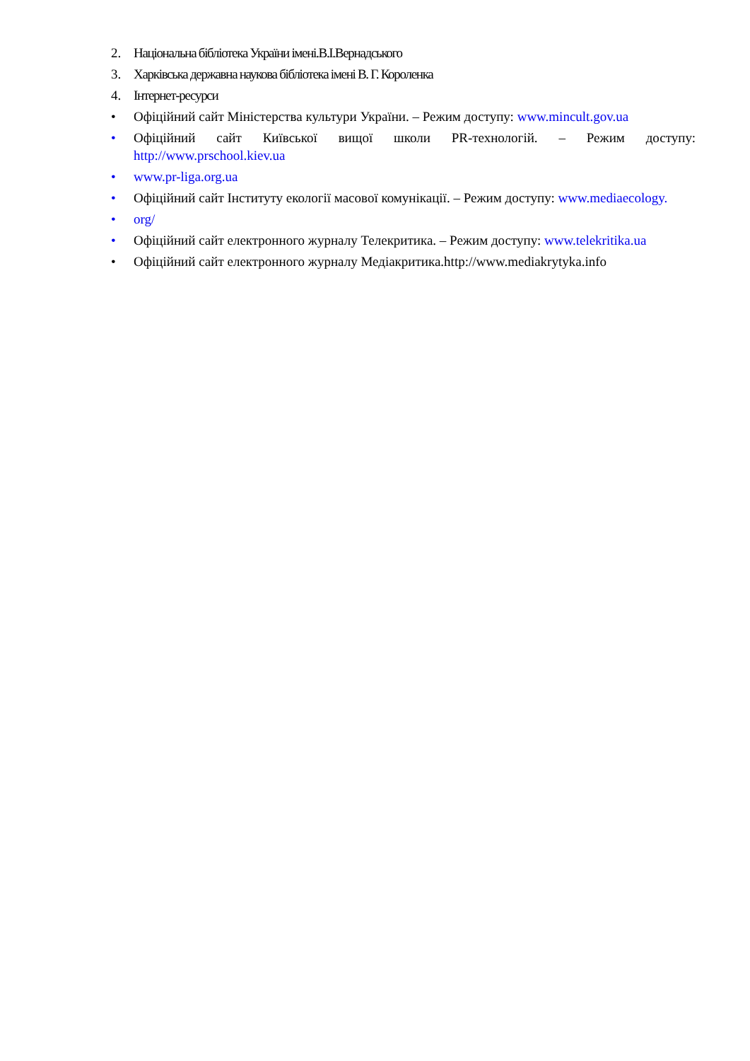2. Національна бібліотека України імені.В.І.Вернадського
3. Харківська державна наукова бібліотека імені В. Г. Короленка
4. Інтернет-ресурси
• Офіційний сайт Міністерства культури України. – Режим доступу: www.mincult.gov.ua
• Офіційний сайт Київської вищої школи PR-технологій. – Режим доступу: http://www.prschool.kiev.ua
• www.pr-liga.org.ua
• Офіційний сайт Інституту екології масової комунікації. – Режим доступу: www.mediaecology.
• org/
• Офіційний сайт електронного журналу Телекритика. – Режим доступу: www.telekritika.ua
• Офіційний сайт електронного журналу Медіакритика.http://www.mediakrytyka.info